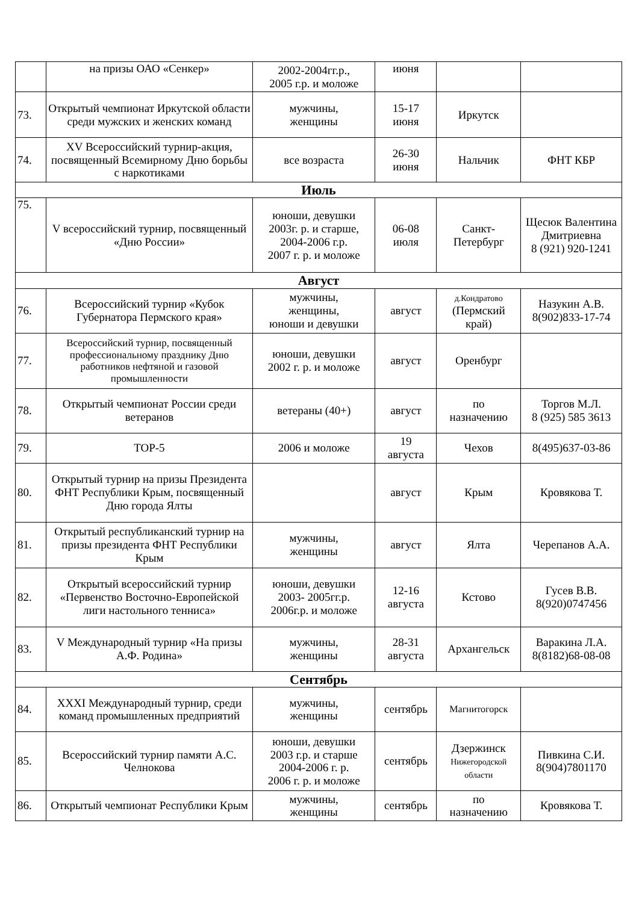| | на призы ОАО «Сенкер» | 2002-2004гг.р., 2005 г.р. и моложе | июня | | |
| 73. | Открытый чемпионат Иркутской области среди мужских и женских команд | мужчины, женщины | 15-17 июня | Иркутск | |
| 74. | XV Всероссийский турнир-акция, посвященный Всемирному Дню борьбы с наркотиками | все возраста | 26-30 июня | Нальчик | ФНТ КБР |
| Июль | | | | | |
| 75. | V всероссийский турнир, посвященный «Дню России» | юноши, девушки 2003г. р. и старше, 2004-2006 г.р. 2007 г. р. и моложе | 06-08 июля | Санкт- Петербург | Щесюк Валентина Дмитриевна 8 (921) 920-1241 |
| Август | | | | | |
| 76. | Всероссийский турнир «Кубок Губернатора Пермского края» | мужчины, женщины, юноши и девушки | август | д.Кондратово (Пермский край) | Назукин А.В. 8(902)833-17-74 |
| 77. | Всероссийский турнир, посвященный профессиональному празднику Дню работников нефтяной и газовой промышленности | юноши, девушки 2002 г. р. и моложе | август | Оренбург | |
| 78. | Открытый чемпионат России среди ветеранов | ветераны (40+) | август | по назначению | Торгов М.Л. 8 (925) 585 3613 |
| 79. | TOP-5 | 2006 и моложе | 19 августа | Чехов | 8(495)637-03-86 |
| 80. | Открытый турнир на призы Президента ФНТ Республики Крым, посвященный Дню города Ялты | | август | Крым | Кровякова Т. |
| 81. | Открытый республиканский турнир на призы президента ФНТ Республики Крым | мужчины, женщины | август | Ялта | Черепанов А.А. |
| 82. | Открытый всероссийский турнир «Первенство Восточно-Европейской лиги настольного тенниса» | юноши, девушки 2003- 2005гг.р. 2006г.р. и моложе | 12-16 августа | Кстово | Гусев В.В. 8(920)0747456 |
| 83. | V Международный турнир «На призы А.Ф. Родина» | мужчины, женщины | 28-31 августа | Архангельск | Варакина Л.А. 8(8182)68-08-08 |
| Сентябрь | | | | | |
| 84. | XXXI Международный турнир, среди команд промышленных предприятий | мужчины, женщины | сентябрь | Магнитогорск | |
| 85. | Всероссийский турнир памяти А.С. Челнокова | юноши, девушки 2003 г.р. и старше 2004-2006 г. р. 2006 г. р. и моложе | сентябрь | Дзержинск Нижегородской области | Пивкина С.И. 8(904)7801170 |
| 86. | Открытый чемпионат Республики Крым | мужчины, женщины | сентябрь | по назначению | Кровякова Т. |